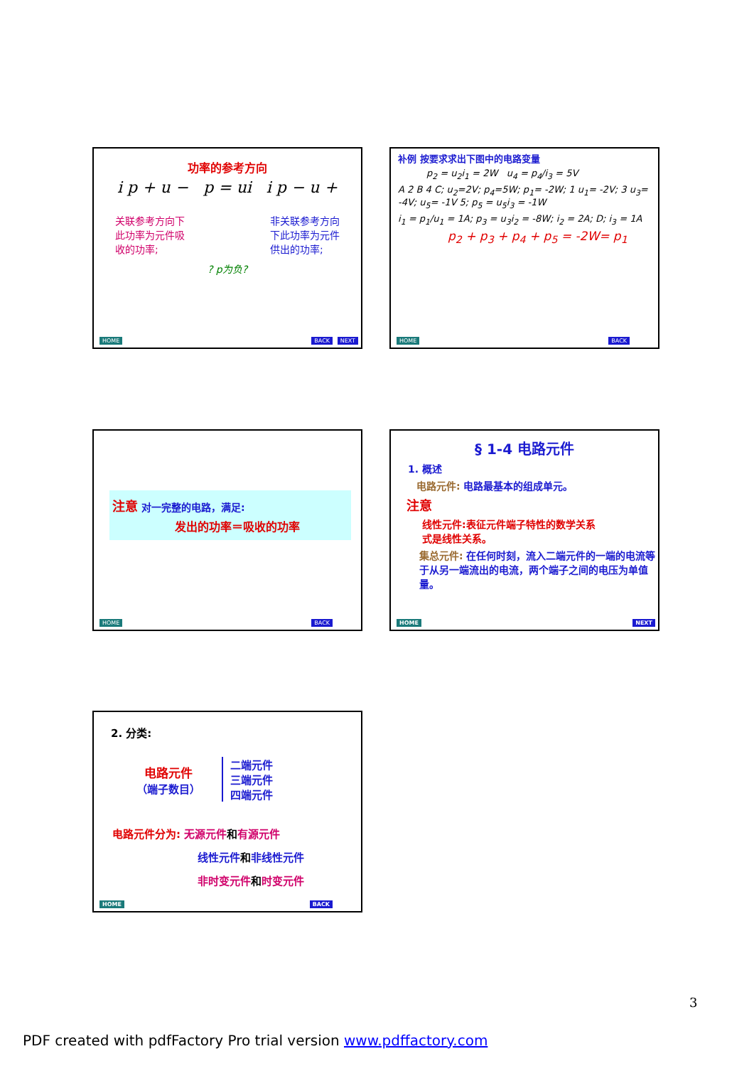功率的参考方向
i p + u − p = ui i p − u +
关联参考方向下
此功率为元件吸
收的功率;
非关联参考方向
下此功率为元件
供出的功率;
? p为负?
HOME BACK NEXT
补例 按要求求出下图中的电路变量
p<sub>2</sub> = u<sub>2</sub>i<sub>1</sub> = 2W u<sub>4</sub> = p<sub>4</sub>/i<sub>3</sub> = 5V
A 2 B 4 C; u<sub>2</sub>=2V; p<sub>4</sub>=5W; p<sub>1</sub>= -2W; 1 u<sub>1</sub>= -2V; 3 u<sub>3</sub>= -4V; u<sub>5</sub>= -1V 5; p<sub>5</sub> = u<sub>5</sub>i<sub>3</sub> = -1W
i<sub>1</sub> = p<sub>1</sub>/u<sub>1</sub> = 1A; p<sub>3</sub> = u<sub>3</sub>i<sub>2</sub> = -8W; i<sub>2</sub> = 2A; D; i<sub>3</sub> = 1A
p<sub>2</sub> + p<sub>3</sub> + p<sub>4</sub> + p<sub>5</sub> = -2W= p<sub>1</sub>
HOME BACK
注意 对一完整的电路，满足:
发出的功率＝吸收的功率
HOME BACK
§ 1-4 电路元件
1. 概述
电路元件: 电路最基本的组成单元。
注意
线性元件:表征元件端子特性的数学关系
式是线性关系。
集总元件: 在任何时刻，流入二端元件的一端的电流等于从另一端流出的电流，两个端子之间的电压为单值量。
HOME NEXT
2. 分类:
电路元件
（端子数目）
二端元件
三端元件
四端元件
电路元件分为: 无源元件和有源元件
线性元件和非线性元件
非时变元件和时变元件
HOME BACK
3
PDF created with pdfFactory Pro trial version www.pdffactory.com